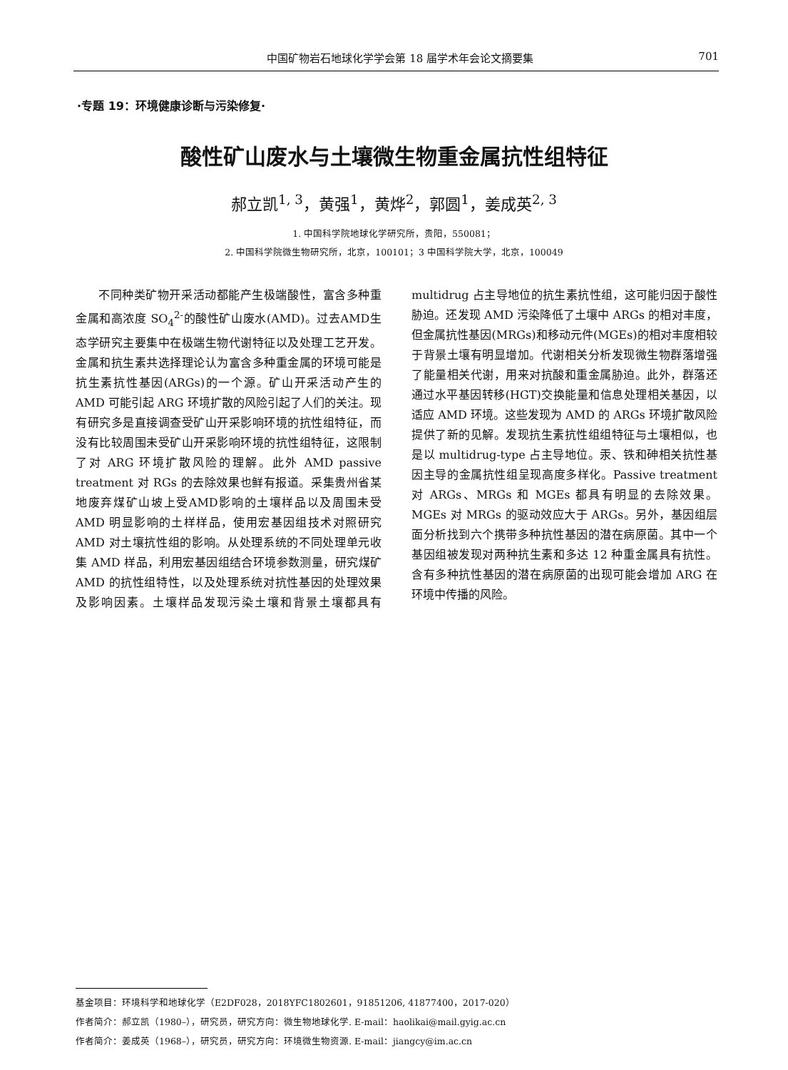中国矿物岩石地球化学学会第 18 届学术年会论文摘要集 701
·专题 19：环境健康诊断与污染修复·
酸性矿山废水与土壤微生物重金属抗性组特征
郝立凯<sup>1, 3</sup>，黄强<sup>1</sup>，黄烨<sup>2</sup>，郭圆<sup>1</sup>，姜成英<sup>2, 3</sup>
1. 中国科学院地球化学研究所，贵阳，550081；
2. 中国科学院微生物研究所，北京，100101；3 中国科学院大学，北京，100049
不同种类矿物开采活动都能产生极端酸性，富含多种重金属和高浓度 SO<sub>4</sub><sup>2-</sup>的酸性矿山废水(AMD)。过去AMD生态学研究主要集中在极端生物代谢特征以及处理工艺开发。金属和抗生素共选择理论认为富含多种重金属的环境可能是抗生素抗性基因(ARGs)的一个源。矿山开采活动产生的 AMD 可能引起 ARG 环境扩散的风险引起了人们的关注。现有研究多是直接调查受矿山开采影响环境的抗性组特征，而没有比较周围未受矿山开采影响环境的抗性组特征，这限制了对 ARG 环境扩散风险的理解。此外 AMD passive treatment 对 RGs 的去除效果也鲜有报道。采集贵州省某地废弃煤矿山坡上受AMD影响的土壤样品以及周围未受 AMD 明显影响的土样样品，使用宏基因组技术对照研究 AMD 对土壤抗性组的影响。从处理系统的不同处理单元收集 AMD 样品，利用宏基因组结合环境参数测量，研究煤矿 AMD 的抗性组特性，以及处理系统对抗性基因的处理效果及影响因素。土壤样品发现污染土壤和背景土壤都具有 multidrug 占主导地位的抗生素抗性组，这可能归因于酸性胁迫。还发现 AMD 污染降低了土壤中 ARGs 的相对丰度，但金属抗性基因(MRGs)和移动元件(MGEs)的相对丰度相较于背景土壤有明显增加。代谢相关分析发现微生物群落增强了能量相关代谢，用来对抗酸和重金属胁迫。此外，群落还通过水平基因转移(HGT)交换能量和信息处理相关基因，以适应 AMD 环境。这些发现为 AMD 的 ARGs 环境扩散风险提供了新的见解。发现抗生素抗性组组特征与土壤相似，也是以 multidrug-type 占主导地位。汞、铁和砷相关抗性基因主导的金属抗性组呈现高度多样化。Passive treatment 对 ARGs、MRGs 和 MGEs 都具有明显的去除效果。MGEs 对 MRGs 的驱动效应大于 ARGs。另外，基因组层面分析找到六个携带多种抗性基因的潜在病原菌。其中一个基因组被发现对两种抗生素和多达 12 种重金属具有抗性。含有多种抗性基因的潜在病原菌的出现可能会增加 ARG 在环境中传播的风险。
基金项目：环境科学和地球化学（E2DF028，2018YFC1802601，91851206, 41877400，2017-020）
作者简介：郝立凯（1980–），研究员，研究方向：微生物地球化学. E-mail：haolikai@mail.gyig.ac.cn
作者简介：姜成英（1968–），研究员，研究方向：环境微生物资源. E-mail：jiangcy@im.ac.cn